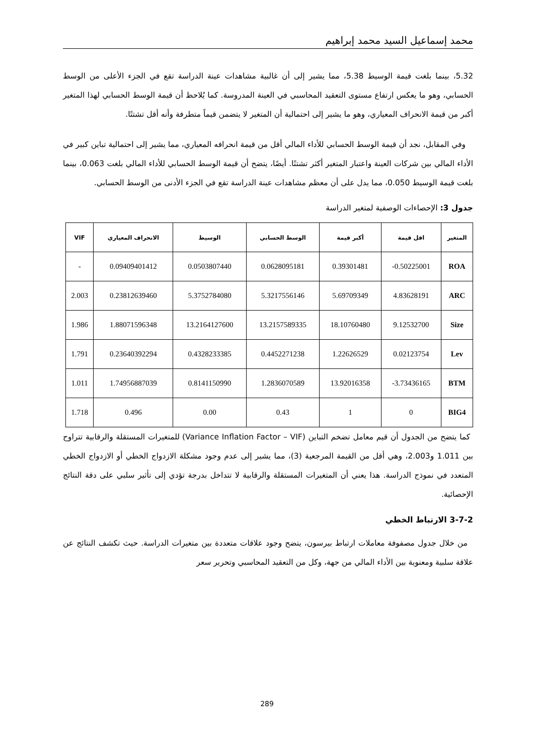محمد إسماعيل السيد محمد إبراهيم
5.32، بينما بلغت قيمة الوسيط 5.38، مما يشير إلى أن غالبية مشاهدات عينة الدراسة تقع في الجزء الأعلى من الوسط الحسابي، وهو ما يعكس ارتفاع مستوى التعقيد المحاسبي في العينة المدروسة. كما يُلاحظ أن قيمة الوسط الحسابي لهذا المتغير أكبر من قيمة الانحراف المعياري، وهو ما يشير إلى احتمالية أن المتغير لا يتضمن قيماً متطرفة وأنه أقل تشتتًا.
وفي المقابل، نجد أن قيمة الوسط الحسابي للأداء المالي أقل من قيمة انحرافه المعياري، مما يشير إلى احتمالية تباين كبير في الأداء المالي بين شركات العينة واعتبار المتغير أكثر تشتتًا. أيضًا، يتضح أن قيمة الوسط الحسابي للأداء المالي بلغت 0.063، بينما بلغت قيمة الوسيط 0.050، مما يدل على أن معظم مشاهدات عينة الدراسة تقع في الجزء الأدنى من الوسط الحسابي.
جدول 3: الإحصاءات الوصفية لمتغير الدراسة
| المتغير | اقل قيمة | أكبر قيمة | الوسط الحسابي | الوسيط | الانحراف المعياري | VIF |
| --- | --- | --- | --- | --- | --- | --- |
| ROA | 0.50225001- | 0.39301481 | 0.0628095181 | 0.0503807440 | 0.09409401412 | - |
| ARC | 4.83628191 | 5.69709349 | 5.3217556146 | 5.3752784080 | 0.23812639460 | 2.003 |
| Size | 9.12532700 | 18.10760480 | 13.2157589335 | 13.2164127600 | 1.88071596348 | 1.986 |
| Lev | 0.02123754 | 1.22626529 | 0.4452271238 | 0.4328233385 | 0.23640392294 | 1.791 |
| BTM | 3.73436165- | 13.92016358 | 1.2836070589 | 0.8141150990 | 1.74956887039 | 1.011 |
| BIG4 | 0 | 1 | 0.43 | 0.00 | 0.496 | 1.718 |
كما يتضح من الجدول أن قيم معامل تضخم التباين (Variance Inflation Factor – VIF) للمتغيرات المستقلة والرقابية تتراوح بين 1.011 و2.003، وهي أقل من القيمة المرجعية (3)، مما يشير إلى عدم وجود مشكلة الازدواج الخطي أو الازدواج الخطي المتعدد في نموذج الدراسة. هذا يعني أن المتغيرات المستقلة والرقابية لا تتداخل بدرجة تؤدي إلى تأثير سلبي على دقة النتائج الإحصائية.
3-7-2 الارتباط الخطي
من خلال جدول مصفوفة معاملات ارتباط بيرسون، يتضح وجود علاقات متعددة بين متغيرات الدراسة. حيث تكشف النتائج عن علاقة سلبية ومعنوية بين الأداء المالي من جهة، وكل من التعقيد المحاسبي وتحرير سعر
289